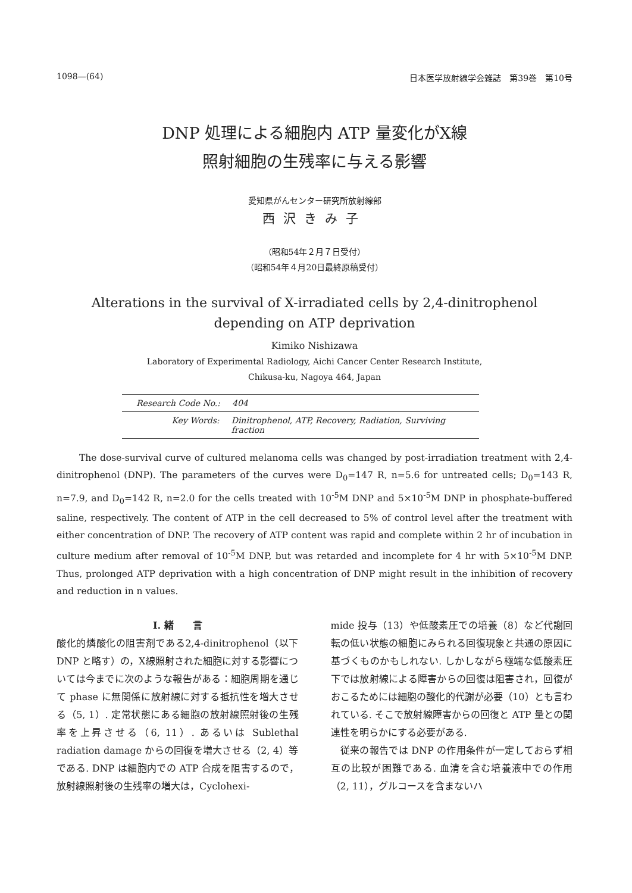1098—(64) 日本医学放射線学会雑誌　第39巻　第10号
DNP 処理による細胞内 ATP 量変化がX線
照射細胞の生残率に与える影響
愛知県がんセンター研究所放射線部
西沢きみ子
（昭和54年２月７日受付）
（昭和54年４月20日最終原稿受付）
Alterations in the survival of X-irradiated cells by 2,4-dinitrophenol
depending on ATP deprivation
Kimiko Nishizawa
Laboratory of Experimental Radiology, Aichi Cancer Center Research Institute,
Chikusa-ku, Nagoya 464, Japan
Research Code No.: 404
Key Words: Dinitrophenol, ATP, Recovery, Radiation, Surviving fraction
The dose-survival curve of cultured melanoma cells was changed by post-irradiation treatment with 2,4-dinitrophenol (DNP). The parameters of the curves were D<sub>0</sub>=147 R, n=5.6 for untreated cells; D<sub>0</sub>=143 R, n=7.9, and D<sub>0</sub>=142 R, n=2.0 for the cells treated with 10<sup>-5</sup>M DNP and 5×10<sup>-5</sup>M DNP in phosphate-buffered saline, respectively. The content of ATP in the cell decreased to 5% of control level after the treatment with either concentration of DNP. The recovery of ATP content was rapid and complete within 2 hr of incubation in culture medium after removal of 10<sup>-5</sup>M DNP, but was retarded and incomplete for 4 hr with 5×10<sup>-5</sup>M DNP. Thus, prolonged ATP deprivation with a high concentration of DNP might result in the inhibition of recovery and reduction in n values.
I. 緒　　言
酸化的燐酸化の阻害剤である2,4-dinitrophenol（以下 DNP と略す）の，X線照射された細胞に対する影響については今までに次のような報告がある：細胞周期を通じて phase に無関係に放射線に対する抵抗性を増大させる（5, 1）. 定常状態にある細胞の放射線照射後の生残率を上昇させる（6, 11）. あるいは Sublethal radiation damage からの回復を増大させる（2, 4）等である. DNP は細胞内での ATP 合成を阻害するので，放射線照射後の生残率の増大は，Cyclohexi-
mide 投与（13）や低酸素圧での培養（8）など代謝回転の低い状態の細胞にみられる回復現象と共通の原因に基づくものかもしれない. しかしながら極端な低酸素圧下では放射線による障害からの回復は阻害され，回復がおこるためには細胞の酸化的代謝が必要（10）とも言われている. そこで放射線障害からの回復と ATP 量との関連性を明らかにする必要がある.
　従来の報告では DNP の作用条件が一定しておらず相互の比較が困難である. 血清を含む培養液中での作用（2, 11），グルコースを含まないハ